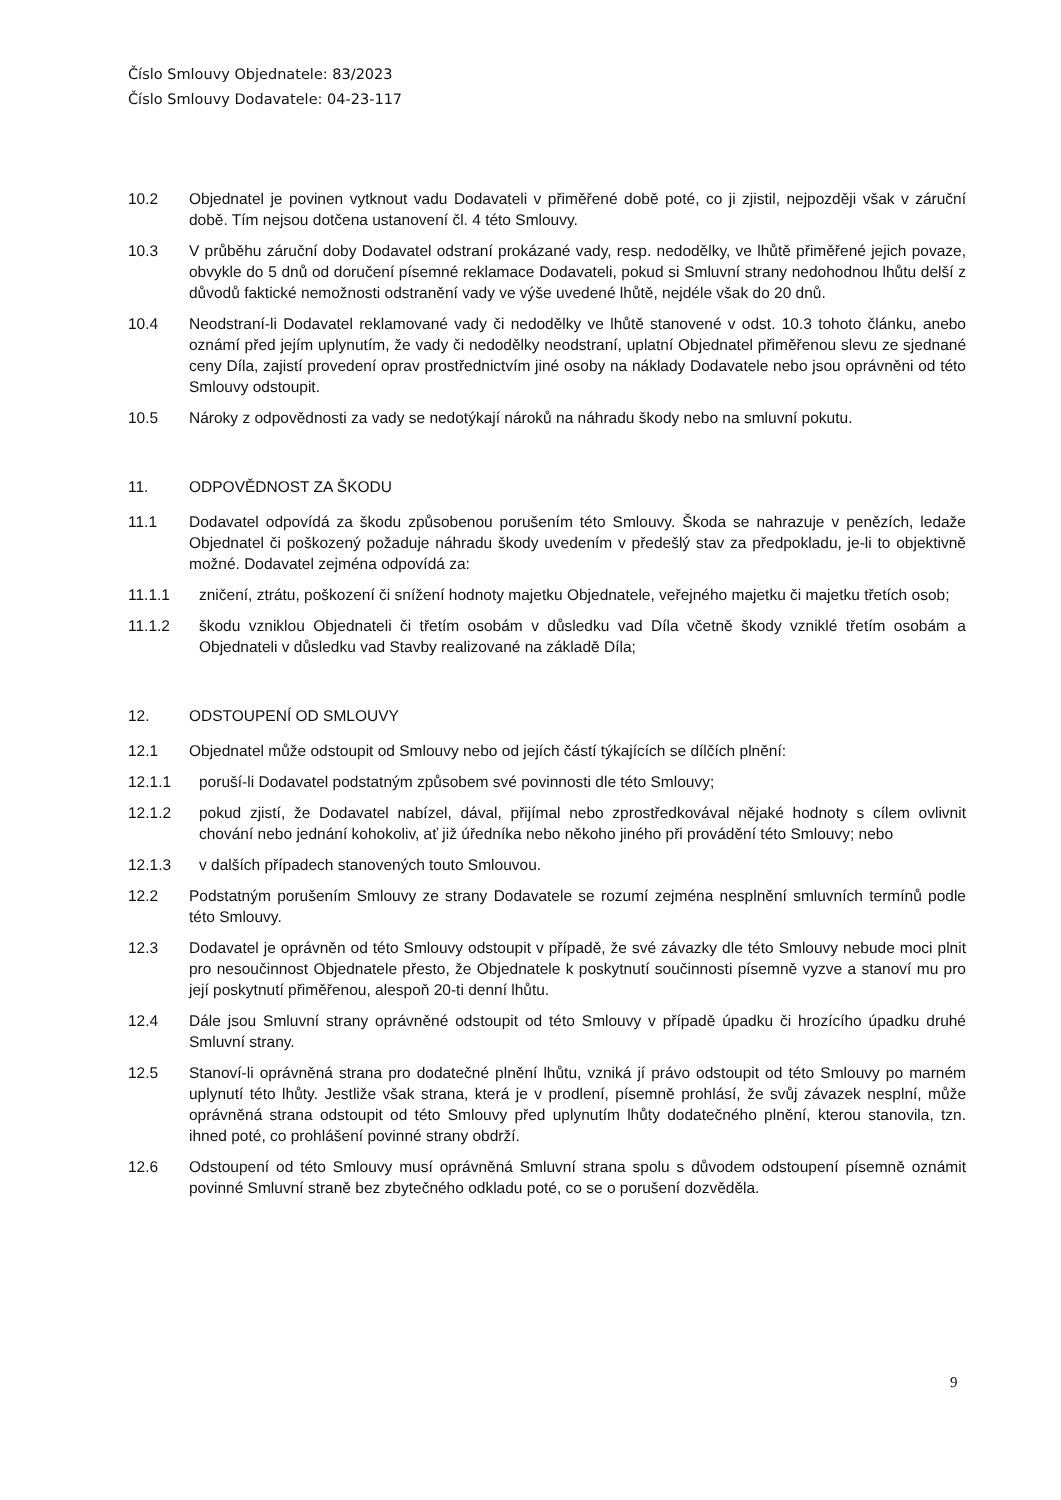Číslo Smlouvy Objednatele: 83/2023
Číslo Smlouvy Dodavatele: 04-23-117
10.2 Objednatel je povinen vytknout vadu Dodavateli v přiměřené době poté, co ji zjistil, nejpozději však v záruční době. Tím nejsou dotčena ustanovení čl. 4 této Smlouvy.
10.3 V průběhu záruční doby Dodavatel odstraní prokázané vady, resp. nedodělky, ve lhůtě přiměřené jejich povaze, obvykle do 5 dnů od doručení písemné reklamace Dodavateli, pokud si Smluvní strany nedohodnou lhůtu delší z důvodů faktické nemožnosti odstranění vady ve výše uvedené lhůtě, nejdéle však do 20 dnů.
10.4 Neodstraní-li Dodavatel reklamované vady či nedodělky ve lhůtě stanovené v odst. 10.3 tohoto článku, anebo oznámí před jejím uplynutím, že vady či nedodělky neodstraní, uplatní Objednatel přiměřenou slevu ze sjednané ceny Díla, zajistí provedení oprav prostřednictvím jiné osoby na náklady Dodavatele nebo jsou oprávněni od této Smlouvy odstoupit.
10.5 Nároky z odpovědnosti za vady se nedotýkají nároků na náhradu škody nebo na smluvní pokutu.
11. ODPOVĚDNOST ZA ŠKODU
11.1 Dodavatel odpovídá za škodu způsobenou porušením této Smlouvy. Škoda se nahrazuje v penězích, ledaže Objednatel či poškozený požaduje náhradu škody uvedením v předešlý stav za předpokladu, je-li to objektivně možné. Dodavatel zejména odpovídá za:
11.1.1 zničení, ztrátu, poškození či snížení hodnoty majetku Objednatele, veřejného majetku či majetku třetích osob;
11.1.2 škodu vzniklou Objednateli či třetím osobám v důsledku vad Díla včetně škody vzniklé třetím osobám a Objednateli v důsledku vad Stavby realizované na základě Díla;
12. ODSTOUPENÍ OD SMLOUVY
12.1 Objednatel může odstoupit od Smlouvy nebo od jejích částí týkajících se dílčích plnění:
12.1.1 poruší-li Dodavatel podstatným způsobem své povinnosti dle této Smlouvy;
12.1.2 pokud zjistí, že Dodavatel nabízel, dával, přijímal nebo zprostředkovával nějaké hodnoty s cílem ovlivnit chování nebo jednání kohokoliv, ať již úředníka nebo někoho jiného při provádění této Smlouvy; nebo
12.1.3 v dalších případech stanovených touto Smlouvou.
12.2 Podstatným porušením Smlouvy ze strany Dodavatele se rozumí zejména nesplnění smluvních termínů podle této Smlouvy.
12.3 Dodavatel je oprávněn od této Smlouvy odstoupit v případě, že své závazky dle této Smlouvy nebude moci plnit pro nesoučinnost Objednatele přesto, že Objednatele k poskytnutí součinnosti písemně vyzve a stanoví mu pro její poskytnutí přiměřenou, alespoň 20-ti denní lhůtu.
12.4 Dále jsou Smluvní strany oprávněné odstoupit od této Smlouvy v případě úpadku či hrozícího úpadku druhé Smluvní strany.
12.5 Stanoví-li oprávněná strana pro dodatečné plnění lhůtu, vzniká jí právo odstoupit od této Smlouvy po marném uplynutí této lhůty. Jestliže však strana, která je v prodlení, písemně prohlásí, že svůj závazek nesplní, může oprávněná strana odstoupit od této Smlouvy před uplynutím lhůty dodatečného plnění, kterou stanovila, tzn. ihned poté, co prohlášení povinné strany obdrží.
12.6 Odstoupení od této Smlouvy musí oprávněná Smluvní strana spolu s důvodem odstoupení písemně oznámit povinné Smluvní straně bez zbytečného odkladu poté, co se o porušení dozvěděla.
9